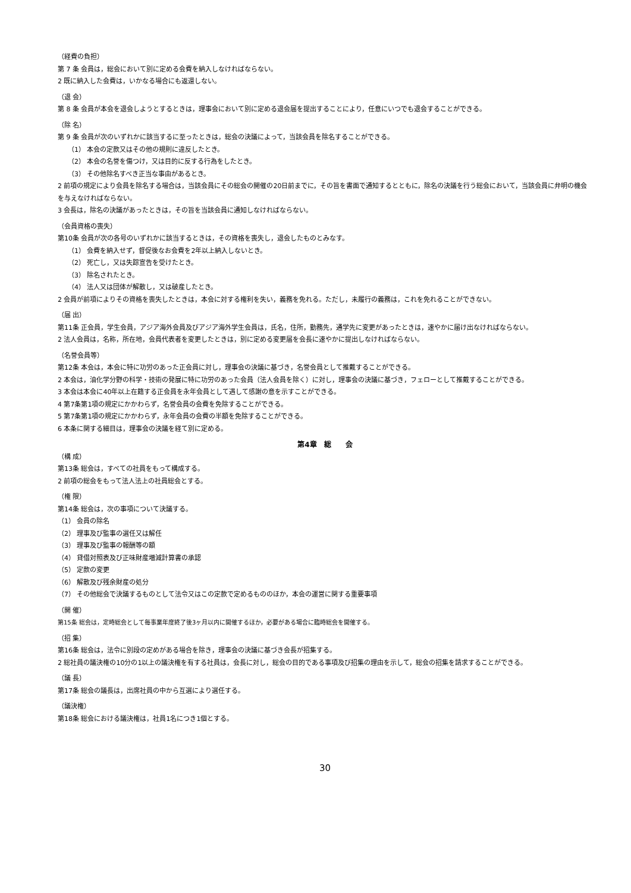（経費の負担）
第 7 条 会員は，総会において別に定める会費を納入しなければならない。
2 既に納入した会費は，いかなる場合にも返還しない。
（退 会）
第 8 条 会員が本会を退会しようとするときは，理事会において別に定める退会届を提出することにより，任意にいつでも退会することができる。
（除 名）
第 9 条 会員が次のいずれかに該当するに至ったときは，総会の決議によって，当該会員を除名することができる。
（1） 本会の定款又はその他の規則に違反したとき。
（2） 本会の名誉を傷つけ，又は目的に反する行為をしたとき。
（3） その他除名すべき正当な事由があるとき。
2 前項の規定により会員を除名する場合は，当該会員にその総会の開催の20日前までに，その旨を書面で通知するとともに，除名の決議を行う総会において，当該会員に弁明の機会を与えなければならない。
3 会長は，除名の決議があったときは，その旨を当該会員に通知しなければならない。
（会員資格の喪失）
第10条 会員が次の各号のいずれかに該当するときは，その資格を喪失し，退会したものとみなす。
（1） 会費を納入せず，督促後なお会費を2年以上納入しないとき。
（2） 死亡し，又は失踪宣告を受けたとき。
（3） 除名されたとき。
（4） 法人又は団体が解散し，又は破産したとき。
2 会員が前項によりその資格を喪失したときは，本会に対する権利を失い，義務を免れる。ただし，未履行の義務は，これを免れることができない。
（届 出）
第11条 正会員，学生会員，アジア海外会員及びアジア海外学生会員は，氏名，住所，勤務先，通学先に変更があったときは，速やかに届け出なければならない。
2 法人会員は，名称，所在地，会員代表者を変更したときは，別に定める変更届を会長に速やかに提出しなければならない。
（名誉会員等）
第12条 本会は，本会に特に功労のあった正会員に対し，理事会の決議に基づき，名誉会員として推戴することができる。
2 本会は，油化学分野の科学・技術の発展に特に功労のあった会員（法人会員を除く）に対し，理事会の決議に基づき，フェローとして推戴することができる。
3 本会は本会に40年以上在籍する正会員を永年会員として遇して感謝の意を示すことができる。
4 第7条第1項の規定にかかわらず，名誉会員の会費を免除することができる。
5 第7条第1項の規定にかかわらず，永年会員の会費の半額を免除することができる。
6 本条に関する細目は，理事会の決議を経て別に定める。
第4章　総　　会
（構 成）
第13条 総会は，すべての社員をもって構成する。
2 前項の総会をもって法人法上の社員総会とする。
（権 限）
第14条 総会は，次の事項について決議する。
（1） 会員の除名
（2） 理事及び監事の選任又は解任
（3） 理事及び監事の報酬等の額
（4） 貸借対照表及び正味財産増減計算書の承認
（5） 定款の変更
（6） 解散及び残余財産の処分
（7） その他総会で決議するものとして法令又はこの定款で定めるもののほか，本会の運営に関する重要事項
（開 催）
第15条 総会は，定時総会として毎事業年度終了後3ヶ月以内に開催するほか，必要がある場合に臨時総会を開催する。
（招 集）
第16条 総会は，法令に別段の定めがある場合を除き，理事会の決議に基づき会長が招集する。
2 総社員の議決権の10分の1以上の議決権を有する社員は，会長に対し，総会の目的である事項及び招集の理由を示して，総会の招集を請求することができる。
（議 長）
第17条 総会の議長は，出席社員の中から互選により選任する。
（議決権）
第18条 総会における議決権は，社員1名につき1個とする。
30